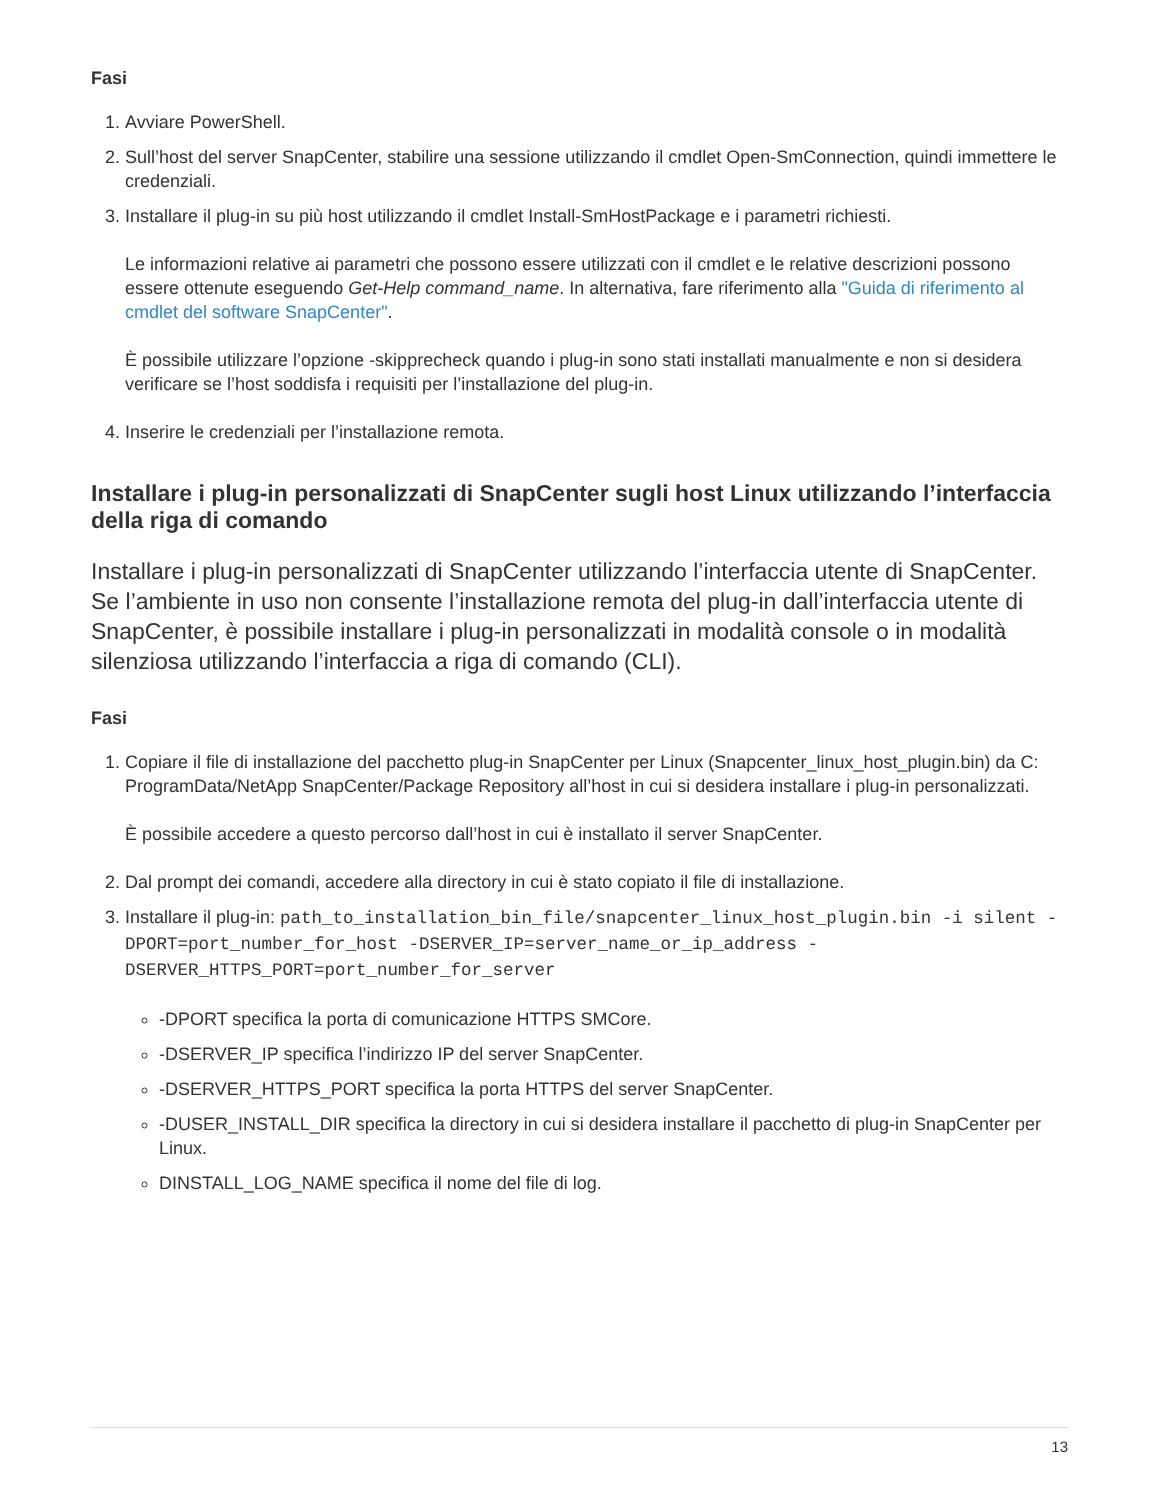Fasi
1. Avviare PowerShell.
2. Sull’host del server SnapCenter, stabilire una sessione utilizzando il cmdlet Open-SmConnection, quindi immettere le credenziali.
3. Installare il plug-in su più host utilizzando il cmdlet Install-SmHostPackage e i parametri richiesti.
Le informazioni relative ai parametri che possono essere utilizzati con il cmdlet e le relative descrizioni possono essere ottenute eseguendo Get-Help command_name. In alternativa, fare riferimento alla "Guida di riferimento al cmdlet del software SnapCenter".
È possibile utilizzare l’opzione -skipprecheck quando i plug-in sono stati installati manualmente e non si desidera verificare se l’host soddisfa i requisiti per l’installazione del plug-in.
4. Inserire le credenziali per l’installazione remota.
Installare i plug-in personalizzati di SnapCenter sugli host Linux utilizzando l’interfaccia della riga di comando
Installare i plug-in personalizzati di SnapCenter utilizzando l’interfaccia utente di SnapCenter. Se l’ambiente in uso non consente l’installazione remota del plug-in dall’interfaccia utente di SnapCenter, è possibile installare i plug-in personalizzati in modalità console o in modalità silenziosa utilizzando l’interfaccia a riga di comando (CLI).
Fasi
1. Copiare il file di installazione del pacchetto plug-in SnapCenter per Linux (Snapcenter_linux_host_plugin.bin) da C: ProgramData/NetApp SnapCenter/Package Repository all’host in cui si desidera installare i plug-in personalizzati.
È possibile accedere a questo percorso dall’host in cui è installato il server SnapCenter.
2. Dal prompt dei comandi, accedere alla directory in cui è stato copiato il file di installazione.
3. Installare il plug-in: path_to_installation_bin_file/snapcenter_linux_host_plugin.bin -i silent -DPORT=port_number_for_host -DSERVER_IP=server_name_or_ip_address -DSERVER_HTTPS_PORT=port_number_for_server
-DPORT specifica la porta di comunicazione HTTPS SMCore.
-DSERVER_IP specifica l’indirizzo IP del server SnapCenter.
-DSERVER_HTTPS_PORT specifica la porta HTTPS del server SnapCenter.
-DUSER_INSTALL_DIR specifica la directory in cui si desidera installare il pacchetto di plug-in SnapCenter per Linux.
DINSTALL_LOG_NAME specifica il nome del file di log.
13